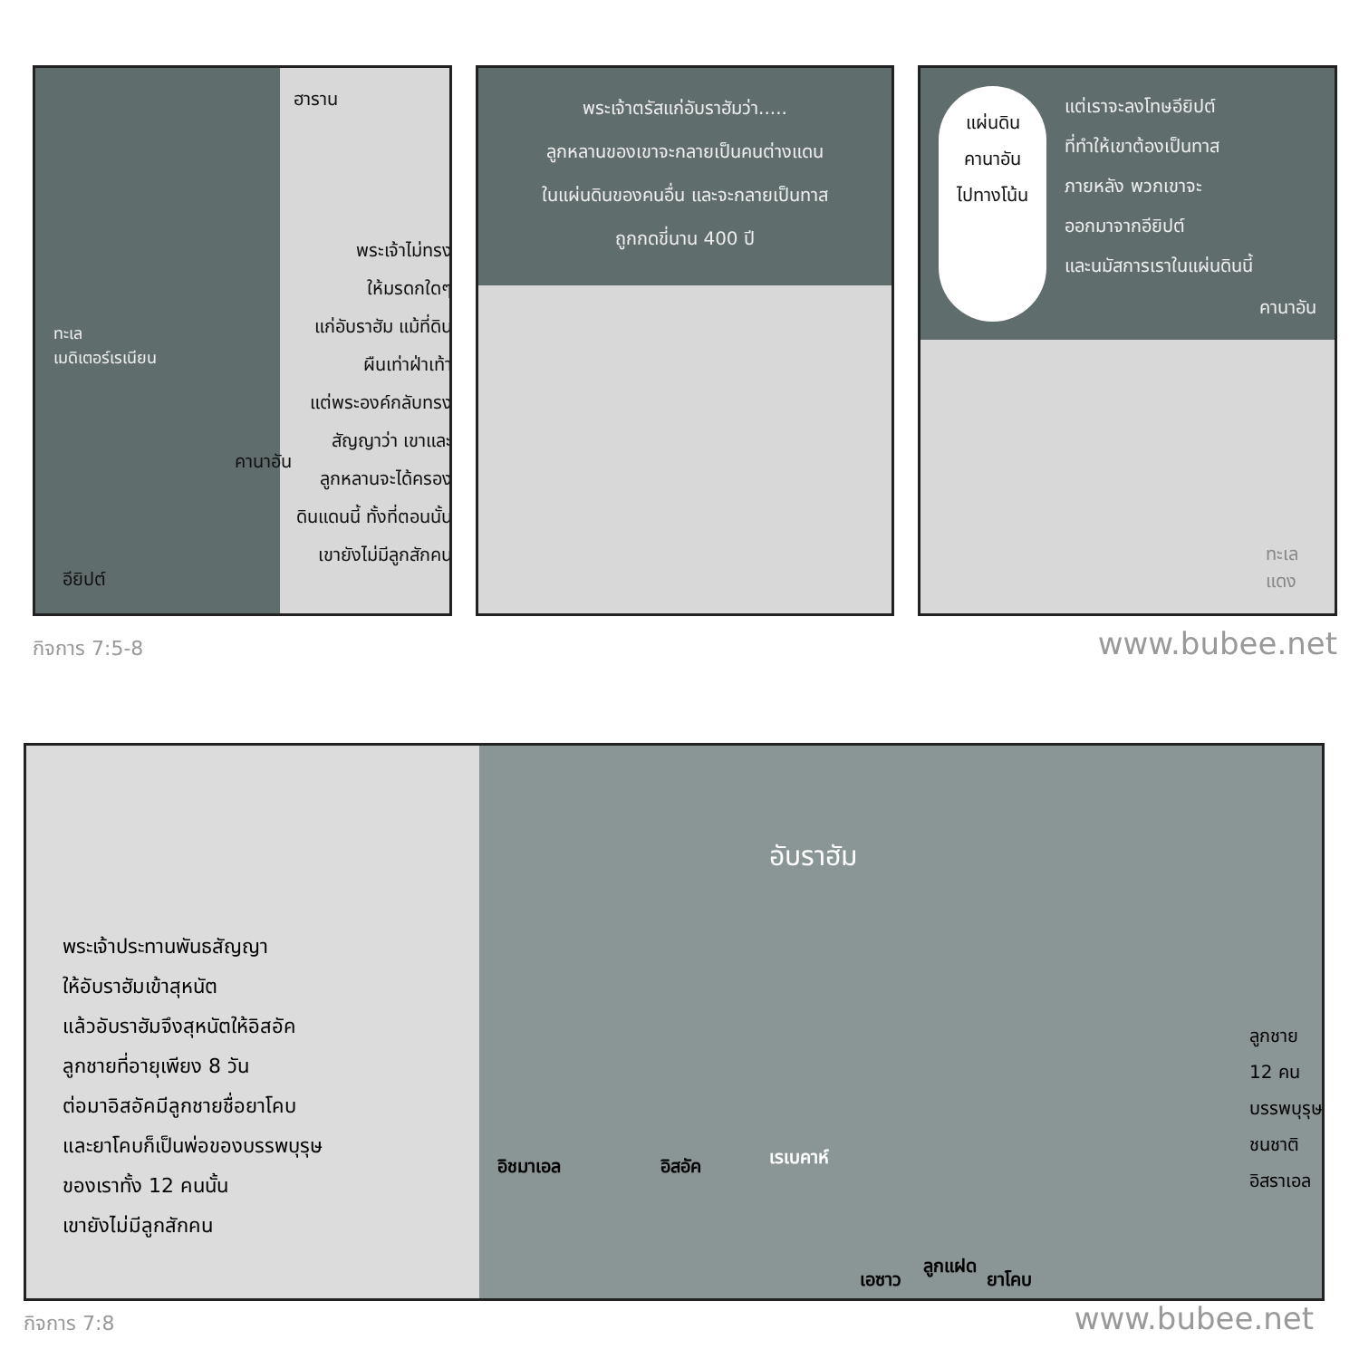ทะเล
เมดิเตอร์เรเนียน
ฮาราน
พระเจ้าไม่ทรง
ให้มรดกใดๆ
แก่อับราฮัม แม้ที่ดิน
ผืนเท่าฝ่าเท้า
แต่พระองค์กลับทรง
สัญญาว่า เขาและ
ลูกหลานจะได้ครอง
ดินแดนนี้ ทั้งที่ตอนนั้น
เขายังไม่มีลูกสักคน
คานาอัน
อียิปต์
พระเจ้าตรัสแก่อับราฮัมว่า.....
ลูกหลานของเขาจะกลายเป็นคนต่างแดน
ในแผ่นดินของคนอื่น และจะกลายเป็นทาส
ถูกกดขี่นาน 400 ปี
แผ่นดิน
คานาอัน
ไปทางโน้น
แต่เราจะลงโทษอียิปต์
ที่ทำให้เขาต้องเป็นทาส
ภายหลัง พวกเขาจะ
ออกมาจากอียิปต์
และนมัสการเราในแผ่นดินนี้
คานาอัน
ทะเล
แดง
กิจการ 7:5-8 www.bubee.net
พระเจ้าประทานพันธสัญญา
ให้อับราฮัมเข้าสุหนัต
แล้วอับราฮัมจึงสุหนัตให้อิสอัค
ลูกชายที่อายุเพียง 8 วัน
ต่อมาอิสอัคมีลูกชายชื่อยาโคบ
และยาโคบก็เป็นพ่อของบรรพบุรุษ
ของเราทั้ง 12 คนนั้น
เขายังไม่มีลูกสักคน
อับราฮัม
อิชมาเอล อิสอัค เรเบคาห์
ลูกแฝด
เอซาว ยาโคบ
ลูกชาย 12 คน
บรรพบุรุษ
ชนชาติอิสราเอล
กิจการ 7:8 www.bubee.net